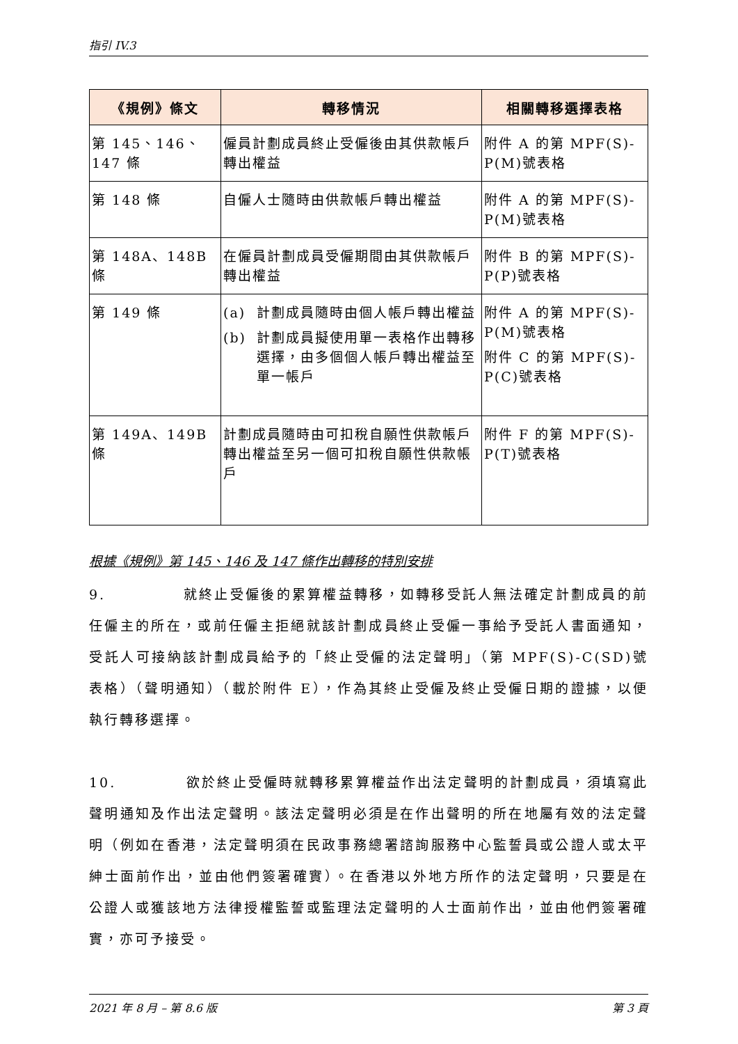指引 IV.3
| 《規例》條文 | 轉移情況 | 相關轉移選擇表格 |
| --- | --- | --- |
| 第 145、146、147 條 | 僱員計劃成員終止受僱後由其供款帳戶轉出權益 | 附件 A 的第 MPF(S)-P(M)號表格 |
| 第 148 條 | 自僱人士隨時由供款帳戶轉出權益 | 附件 A 的第 MPF(S)-P(M)號表格 |
| 第 148A、148B 條 | 在僱員計劃成員受僱期間由其供款帳戶轉出權益 | 附件 B 的第 MPF(S)-P(P)號表格 |
| 第 149 條 | (a) 計劃成員隨時由個人帳戶轉出權益 (b) 計劃成員擬使用單一表格作出轉移選擇，由多個個人帳戶轉出權益至單一帳戶 | 附件 A 的第 MPF(S)-P(M)號表格 附件 C 的第 MPF(S)-P(C)號表格 |
| 第 149A、149B 條 | 計劃成員隨時由可扣稅自願性供款帳戶轉出權益至另一個可扣稅自願性供款帳戶 | 附件 F 的第 MPF(S)-P(T)號表格 |
根據《規例》第 145、146 及 147 條作出轉移的特別安排
9. 就終止受僱後的累算權益轉移，如轉移受託人無法確定計劃成員的前任僱主的所在，或前任僱主拒絕就該計劃成員終止受僱一事給予受託人書面通知，受託人可接納該計劃成員給予的「終止受僱的法定聲明」（第 MPF(S)-C(SD)號表格）（聲明通知）（載於附件 E），作為其終止受僱及終止受僱日期的證據，以便執行轉移選擇。
10. 欲於終止受僱時就轉移累算權益作出法定聲明的計劃成員，須填寫此聲明通知及作出法定聲明。該法定聲明必須是在作出聲明的所在地屬有效的法定聲明（例如在香港，法定聲明須在民政事務總署諮詢服務中心監誓員或公證人或太平紳士面前作出，並由他們簽署確實）。在香港以外地方所作的法定聲明，只要是在公證人或獲該地方法律授權監誓或監理法定聲明的人士面前作出，並由他們簽署確實，亦可予接受。
2021 年 8 月 – 第 8.6 版 第 3 頁